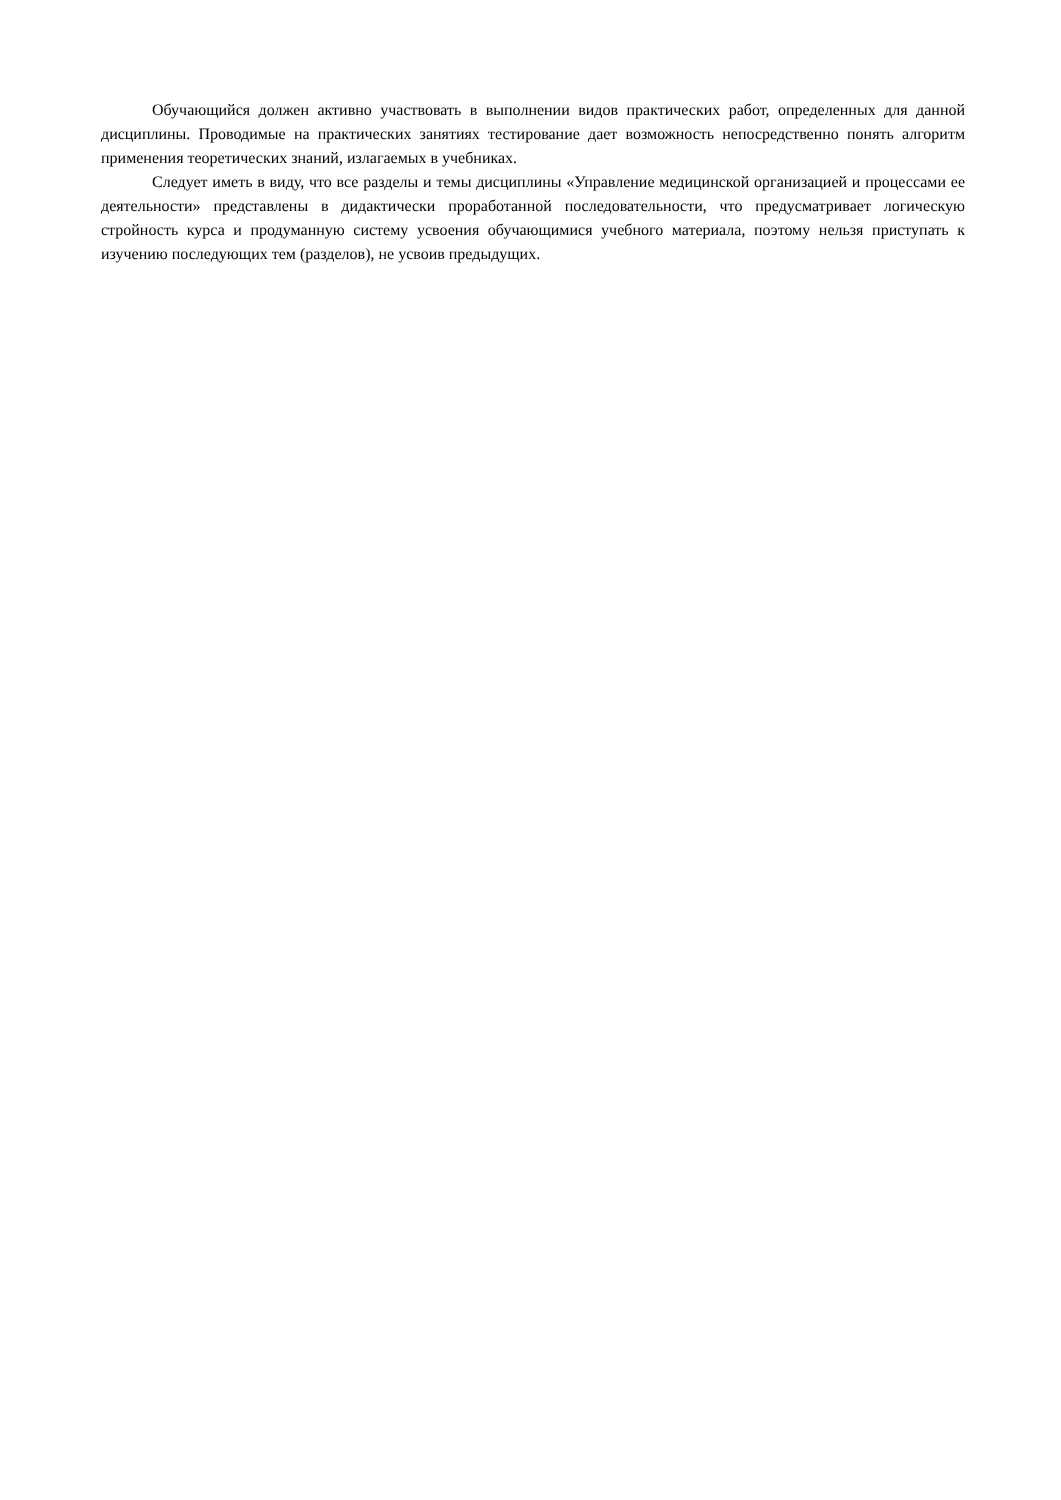Обучающийся должен активно участвовать в выполнении видов практических работ, определенных для данной дисциплины. Проводимые на практических занятиях тестирование дает возможность непосредственно понять алгоритм применения теоретических знаний, излагаемых в учебниках.
Следует иметь в виду, что все разделы и темы дисциплины «Управление медицинской организацией и процессами ее деятельности» представлены в дидактически проработанной последовательности, что предусматривает логическую стройность курса и продуманную систему усвоения обучающимися учебного материала, поэтому нельзя приступать к изучению последующих тем (разделов), не усвоив предыдущих.